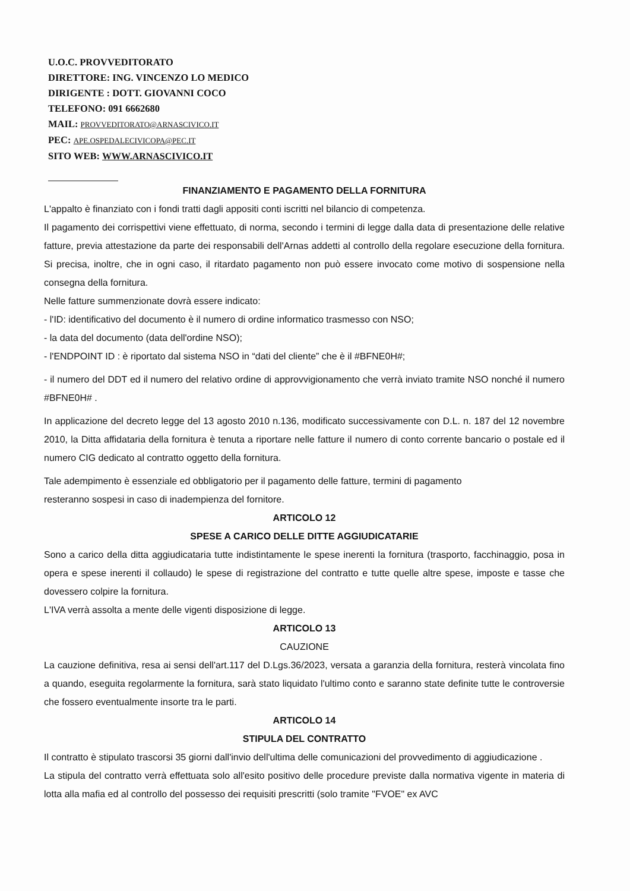U.O.C. PROVVEDITORATO
DIRETTORE: ING. VINCENZO LO MEDICO
DIRIGENTE : DOTT. GIOVANNI COCO
TELEFONO: 091 6662680
MAIL: PROVVEDITORATO@ARNASCIVICO.IT
PEC: APE.OSPEDALECIVICOPA@PEC.IT
SITO WEB: WWW.ARNASCIVICO.IT
FINANZIAMENTO E PAGAMENTO DELLA FORNITURA
L'appalto è finanziato con i fondi tratti dagli appositi conti iscritti nel bilancio di competenza.
Il pagamento dei corrispettivi viene effettuato, di norma, secondo i termini di legge dalla data di presentazione delle relative fatture, previa attestazione da parte dei responsabili dell'Arnas addetti al controllo della regolare esecuzione della fornitura. Si precisa, inoltre, che in ogni caso, il ritardato pagamento non può essere invocato come motivo di sospensione nella consegna della fornitura.
Nelle fatture summenzionate dovrà essere indicato:
- l'ID: identificativo del documento è il numero di ordine informatico trasmesso con NSO;
- la data del documento (data dell'ordine NSO);
- l'ENDPOINT ID : è riportato dal sistema NSO in “dati del cliente” che è il #BFNE0H#;
- il numero del DDT ed il numero del relativo ordine di approvvigionamento che verrà inviato tramite NSO nonché il numero #BFNE0H# .
In applicazione del decreto legge del 13 agosto 2010 n.136, modificato successivamente con D.L. n. 187 del 12 novembre 2010, la Ditta affidataria della fornitura è tenuta a riportare nelle fatture il numero di conto corrente bancario o postale ed il numero CIG dedicato al contratto oggetto della fornitura.
Tale adempimento è essenziale ed obbligatorio per il pagamento delle fatture, termini di pagamento
resteranno sospesi in caso di inadempienza del fornitore.
ARTICOLO 12
SPESE A CARICO DELLE DITTE AGGIUDICATARIE
Sono a carico della ditta aggiudicataria tutte indistintamente le spese inerenti la fornitura (trasporto, facchinaggio, posa in opera e spese inerenti il collaudo) le spese di registrazione del contratto e tutte quelle altre spese, imposte e tasse che dovessero colpire la fornitura.
L'IVA verrà assolta a mente delle vigenti disposizione di legge.
ARTICOLO 13
CAUZIONE
La cauzione definitiva, resa ai sensi dell'art.117 del D.Lgs.36/2023, versata a garanzia della fornitura, resterà vincolata fino a quando, eseguita regolarmente la fornitura, sarà stato liquidato l'ultimo conto e saranno state definite tutte le controversie che fossero eventualmente insorte tra le parti.
ARTICOLO 14
STIPULA DEL CONTRATTO
Il contratto è stipulato trascorsi 35 giorni dall'invio dell'ultima delle comunicazioni del provvedimento di aggiudicazione .
La stipula del contratto verrà effettuata solo all'esito positivo delle procedure previste dalla normativa vigente in materia di lotta alla mafia ed al controllo del possesso dei requisiti prescritti (solo tramite "FVOE" ex AVC